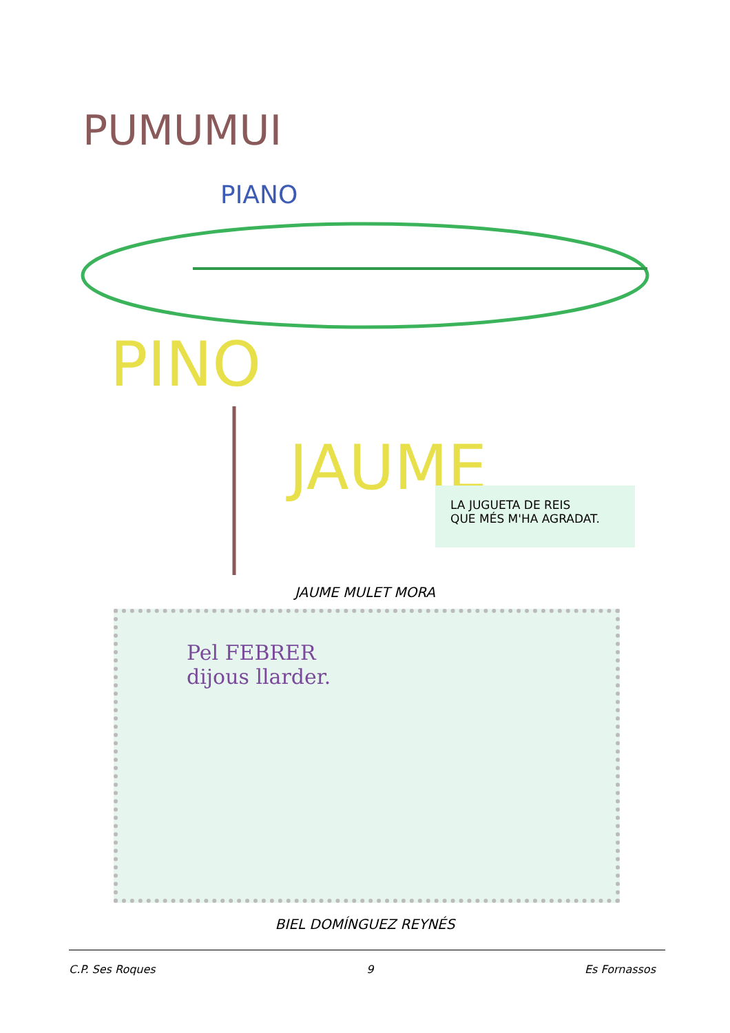PUMUMUI
PIANO
PINO
JAUME
LA JUGUETA DE REIS
QUE MÉS M'HA AGRADAT.
JAUME MULET MORA
Pel FEBRER
dijous llarder.
BIEL DOMÍNGUEZ REYNÉS
C.P. Ses Roques 9 Es Fornassos